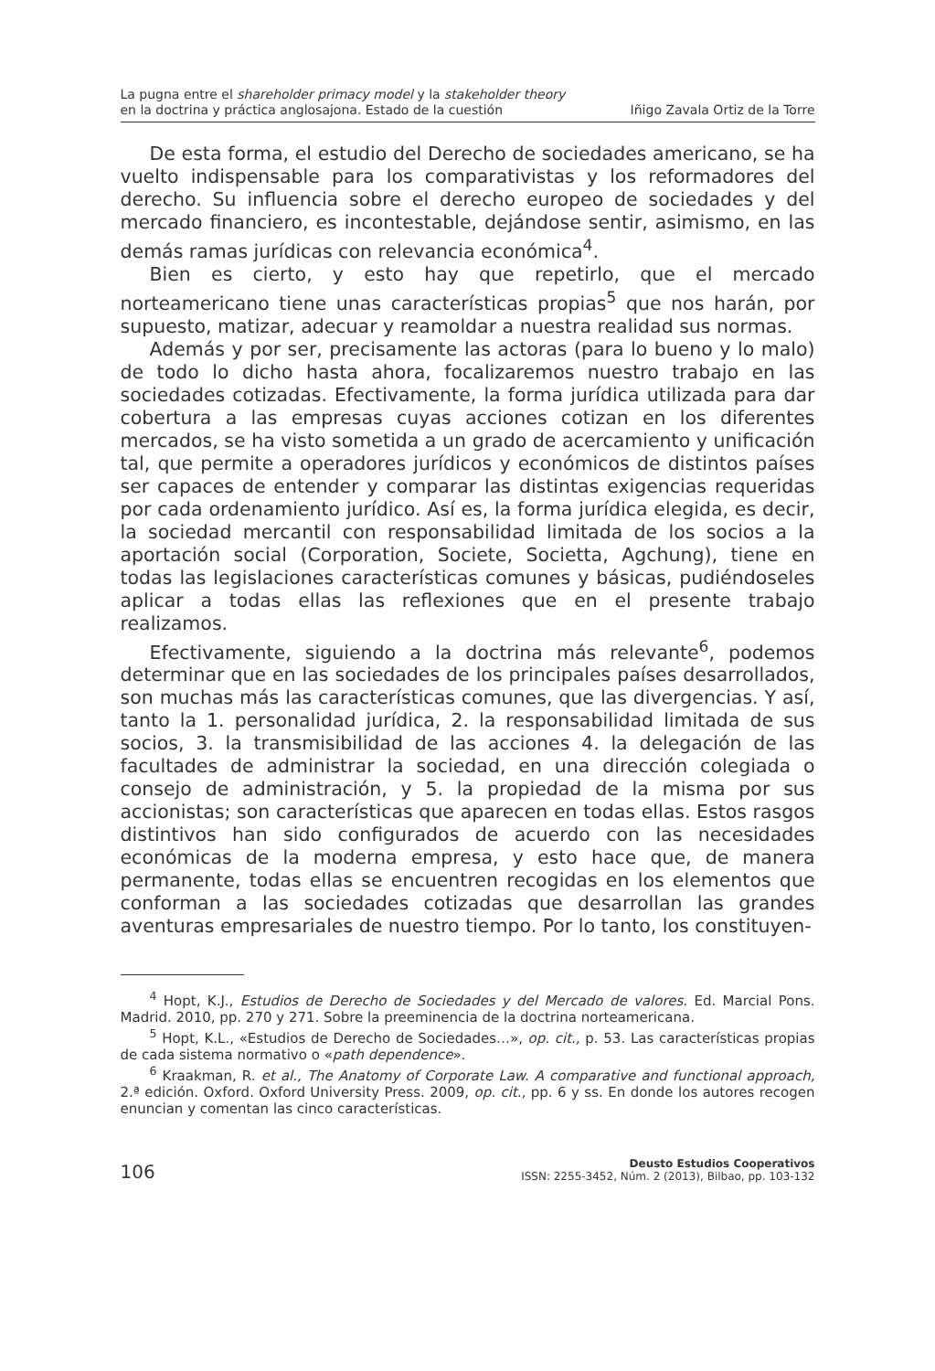La pugna entre el shareholder primacy model y la stakeholder theory
en la doctrina y práctica anglosajona. Estado de la cuestión
Iñigo Zavala Ortiz de la Torre
De esta forma, el estudio del Derecho de sociedades americano, se ha vuelto indispensable para los comparativistas y los reformadores del derecho. Su influencia sobre el derecho europeo de sociedades y del mercado financiero, es incontestable, dejándose sentir, asimismo, en las demás ramas jurídicas con relevancia económica<sup>4</sup>.
Bien es cierto, y esto hay que repetirlo, que el mercado norteamericano tiene unas características propias<sup>5</sup> que nos harán, por supuesto, matizar, adecuar y reamoldar a nuestra realidad sus normas.
Además y por ser, precisamente las actoras (para lo bueno y lo malo) de todo lo dicho hasta ahora, focalizaremos nuestro trabajo en las sociedades cotizadas. Efectivamente, la forma jurídica utilizada para dar cobertura a las empresas cuyas acciones cotizan en los diferentes mercados, se ha visto sometida a un grado de acercamiento y unificación tal, que permite a operadores jurídicos y económicos de distintos países ser capaces de entender y comparar las distintas exigencias requeridas por cada ordenamiento jurídico. Así es, la forma jurídica elegida, es decir, la sociedad mercantil con responsabilidad limitada de los socios a la aportación social (Corporation, Societe, Societta, Agchung), tiene en todas las legislaciones características comunes y básicas, pudiéndoseles aplicar a todas ellas las reflexiones que en el presente trabajo realizamos.
Efectivamente, siguiendo a la doctrina más relevante<sup>6</sup>, podemos determinar que en las sociedades de los principales países desarrollados, son muchas más las características comunes, que las divergencias. Y así, tanto la 1. personalidad jurídica, 2. la responsabilidad limitada de sus socios, 3. la transmisibilidad de las acciones 4. la delegación de las facultades de administrar la sociedad, en una dirección colegiada o consejo de administración, y 5. la propiedad de la misma por sus accionistas; son características que aparecen en todas ellas. Estos rasgos distintivos han sido configurados de acuerdo con las necesidades económicas de la moderna empresa, y esto hace que, de manera permanente, todas ellas se encuentren recogidas en los elementos que conforman a las sociedades cotizadas que desarrollan las grandes aventuras empresariales de nuestro tiempo. Por lo tanto, los constituyen-
<sup>4</sup> Hopt, K.J., Estudios de Derecho de Sociedades y del Mercado de valores. Ed. Marcial Pons. Madrid. 2010, pp. 270 y 271. Sobre la preeminencia de la doctrina norteamericana.
<sup>5</sup> Hopt, K.L., «Estudios de Derecho de Sociedades…», op. cit., p. 53. Las características propias de cada sistema normativo o «path dependence».
<sup>6</sup> Kraakman, R. et al., The Anatomy of Corporate Law. A comparative and functional approach, 2.ª edición. Oxford. Oxford University Press. 2009, op. cit., pp. 6 y ss. En donde los autores recogen enuncian y comentan las cinco características.
106
Deusto Estudios Cooperativos
ISSN: 2255-3452, Núm. 2 (2013), Bilbao, pp. 103-132